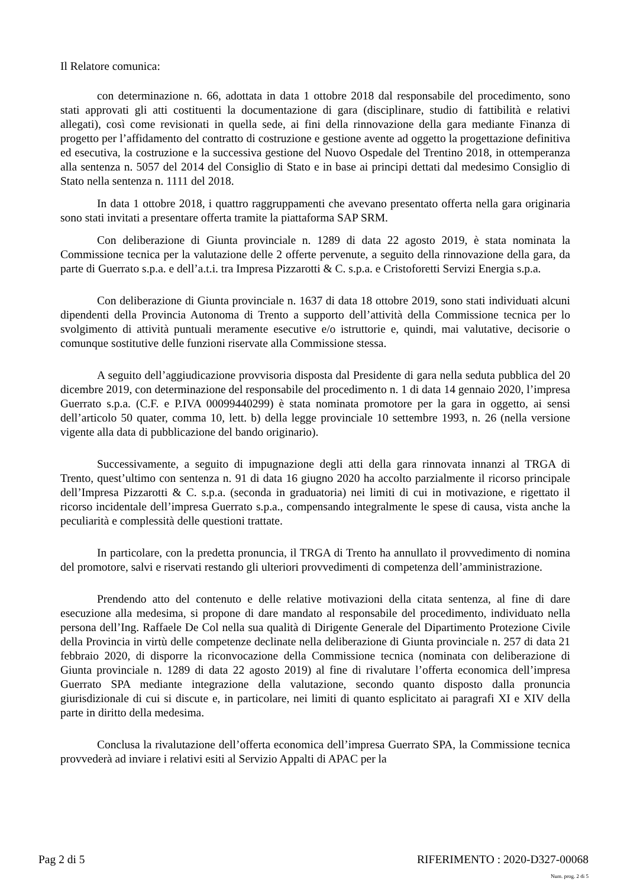Il Relatore comunica:
con determinazione n. 66, adottata in data 1 ottobre 2018 dal responsabile del procedimento, sono stati approvati gli atti costituenti la documentazione di gara (disciplinare, studio di fattibilità e relativi allegati), così come revisionati in quella sede, ai fini della rinnovazione della gara mediante Finanza di progetto per l’affidamento del contratto di costruzione e gestione avente ad oggetto la progettazione definitiva ed esecutiva, la costruzione e la successiva gestione del Nuovo Ospedale del Trentino 2018, in ottemperanza alla sentenza n. 5057 del 2014 del Consiglio di Stato e in base ai principi dettati dal medesimo Consiglio di Stato nella sentenza n. 1111 del 2018.
In data 1 ottobre 2018, i quattro raggruppamenti che avevano presentato offerta nella gara originaria sono stati invitati a presentare offerta tramite la piattaforma SAP SRM.
Con deliberazione di Giunta provinciale n. 1289 di data 22 agosto 2019, è stata nominata la Commissione tecnica per la valutazione delle 2 offerte pervenute, a seguito della rinnovazione della gara, da parte di Guerrato s.p.a. e dell’a.t.i. tra Impresa Pizzarotti & C. s.p.a. e Cristoforetti Servizi Energia s.p.a.
Con deliberazione di Giunta provinciale n. 1637 di data 18 ottobre 2019, sono stati individuati alcuni dipendenti della Provincia Autonoma di Trento a supporto dell’attività della Commissione tecnica per lo svolgimento di attività puntuali meramente esecutive e/o istruttorie e, quindi, mai valutative, decisorie o comunque sostitutive delle funzioni riservate alla Commissione stessa.
A seguito dell’aggiudicazione provvisoria disposta dal Presidente di gara nella seduta pubblica del 20 dicembre 2019, con determinazione del responsabile del procedimento n. 1 di data 14 gennaio 2020, l’impresa Guerrato s.p.a. (C.F. e P.IVA 00099440299) è stata nominata promotore per la gara in oggetto, ai sensi dell’articolo 50 quater, comma 10, lett. b) della legge provinciale 10 settembre 1993, n. 26 (nella versione vigente alla data di pubblicazione del bando originario).
Successivamente, a seguito di impugnazione degli atti della gara rinnovata innanzi al TRGA di Trento, quest’ultimo con sentenza n. 91 di data 16 giugno 2020 ha accolto parzialmente il ricorso principale dell’Impresa Pizzarotti & C. s.p.a. (seconda in graduatoria) nei limiti di cui in motivazione, e rigettato il ricorso incidentale dell’impresa Guerrato s.p.a., compensando integralmente le spese di causa, vista anche la peculiarità e complessità delle questioni trattate.
In particolare, con la predetta pronuncia, il TRGA di Trento ha annullato il provvedimento di nomina del promotore, salvi e riservati restando gli ulteriori provvedimenti di competenza dell’amministrazione.
Prendendo atto del contenuto e delle relative motivazioni della citata sentenza, al fine di dare esecuzione alla medesima, si propone di dare mandato al responsabile del procedimento, individuato nella persona dell’Ing. Raffaele De Col nella sua qualità di Dirigente Generale del Dipartimento Protezione Civile della Provincia in virtù delle competenze declinate nella deliberazione di Giunta provinciale n. 257 di data 21 febbraio 2020, di disporre la riconvocazione della Commissione tecnica (nominata con deliberazione di Giunta provinciale n. 1289 di data 22 agosto 2019) al fine di rivalutare l’offerta economica dell’impresa Guerrato SPA mediante integrazione della valutazione, secondo quanto disposto dalla pronuncia giurisdizionale di cui si discute e, in particolare, nei limiti di quanto esplicitato ai paragrafi XI e XIV della parte in diritto della medesima.
Conclusa la rivalutazione dell’offerta economica dell’impresa Guerrato SPA, la Commissione tecnica provvederà ad inviare i relativi esiti al Servizio Appalti di APAC per la
Pag 2 di 5 RIFERIMENTO : 2020-D327-00068
Num. prog. 2 di 5